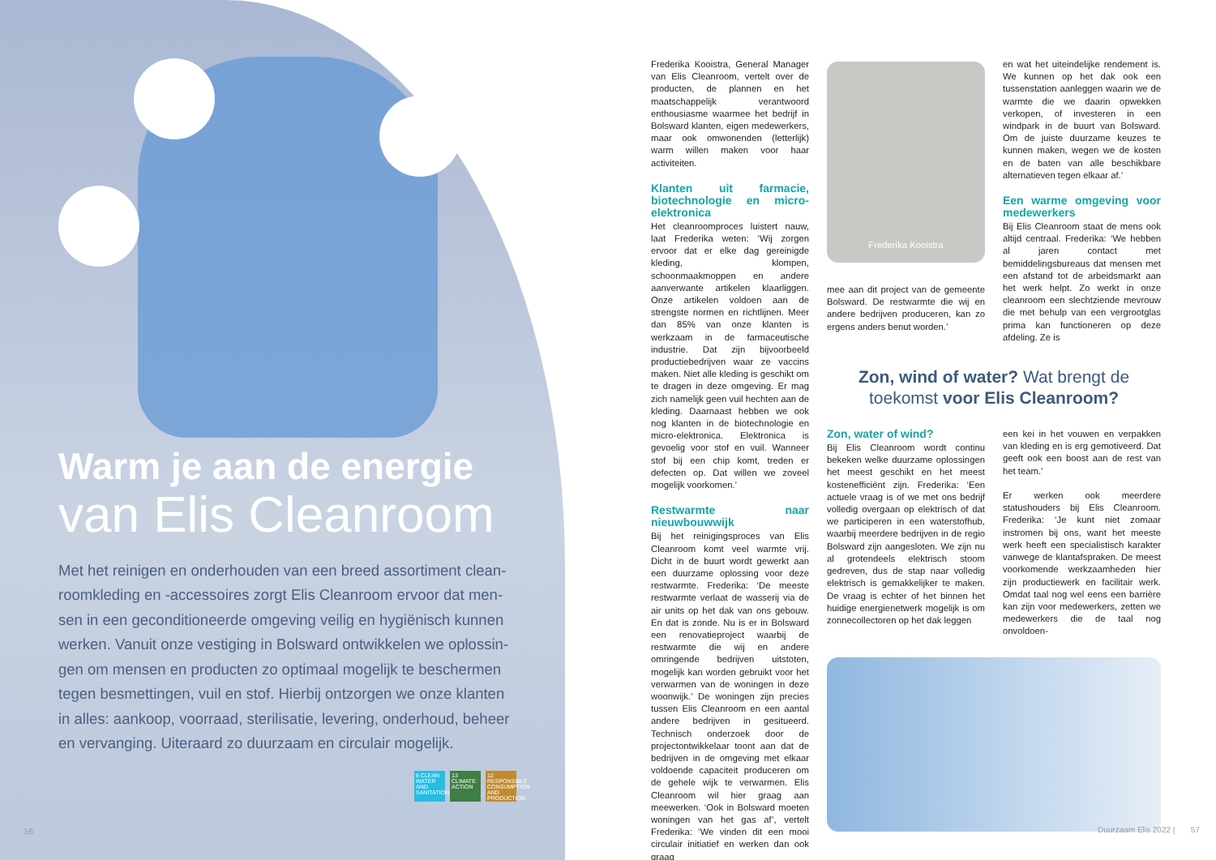Warm je aan de energie
van Elis Cleanroom
Met het reinigen en onderhouden van een breed assortiment clean­roomkleding en -accessoires zorgt Elis Cleanroom ervoor dat men­sen in een geconditioneerde omgeving veilig en hygiënisch kunnen werken. Vanuit onze vestiging in Bolsward ontwikkelen we oplossin­gen om mensen en producten zo optimaal mogelijk te beschermen tegen besmettingen, vuil en stof. Hierbij ontzorgen we onze klanten in alles: aankoop, voorraad, sterilisatie, levering, onderhoud, beheer en vervanging. Uiteraard zo duurzaam en circulair mogelijk.
6 CLEAN WATER AND SANITATION
13 CLIMATE ACTION
12 RESPONSIBLE CONSUMPTION AND PRODUCTION
56
Frederika Kooistra, General Manager van Elis Cleanroom, vertelt over de producten, de plannen en het maatschappelijk verantwoord enthousiasme waarmee het bedrijf in Bolsward klanten, eigen medewerkers, maar ook omwonenden (letterlijk) warm willen maken voor haar activiteiten.
Klanten uit farmacie, biotechnologie en micro-elektronica
Het cleanroomproces luistert nauw, laat Frederika weten: ‘Wij zorgen ervoor dat er elke dag gereinigde kleding, klompen, schoonmaakmoppen en andere aanverwante artikelen klaarliggen. Onze artikelen voldoen aan de strengste normen en richtlijnen. Meer dan 85% van onze klanten is werkzaam in de farmaceutische industrie. Dat zijn bijvoorbeeld productiebedrijven waar ze vaccins maken. Niet alle kleding is geschikt om te dragen in deze omgeving. Er mag zich namelijk geen vuil hechten aan de kleding. Daarnaast hebben we ook nog klanten in de biotechnologie en micro-elektronica. Elektronica is gevoelig voor stof en vuil. Wanneer stof bij een chip komt, treden er defecten op. Dat willen we zoveel mogelijk voorkomen.’
Restwarmte naar nieuwbouwwijk
Bij het reinigingsproces van Elis Cleanroom komt veel warmte vrij. Dicht in de buurt wordt gewerkt aan een duurzame oplossing voor deze restwarmte. Frederika: ‘De meeste restwarmte verlaat de wasserij via de air units op het dak van ons gebouw. En dat is zonde. Nu is er in Bolsward een renovatieproject waarbij de restwarmte die wij en andere omringende bedrijven uitstoten, mogelijk kan worden gebruikt voor het verwarmen van de woningen in deze woonwijk.’ De woningen zijn precies tussen Elis Cleanroom en een aantal andere bedrijven in gesitueerd. Technisch onderzoek door de projectontwikkelaar toont aan dat de bedrijven in de omgeving met elkaar voldoende capaciteit produceren om de gehele wijk te verwarmen. Elis Cleanroom wil hier graag aan meewerken. ‘Ook in Bolsward moeten woningen van het gas af’, vertelt Frederika: ‘We vinden dit een mooi circulair initiatief en werken dan ook graag
Frederika Kooistra
mee aan dit project van de gemeente Bolsward. De restwarmte die wij en andere bedrijven produceren, kan zo ergens anders benut worden.’
en wat het uiteindelijke rendement is. We kunnen op het dak ook een tussenstation aanleggen waarin we de warmte die we daarin opwekken verkopen, of investeren in een windpark in de buurt van Bolsward. Om de juiste duurzame keuzes te kunnen maken, wegen we de kosten en de baten van alle beschikbare alternatieven tegen elkaar af.’
Een warme omgeving voor medewerkers
Bij Elis Cleanroom staat de mens ook altijd centraal. Frederika: ‘We hebben al jaren contact met bemiddelingsbureaus dat mensen met een afstand tot de arbeidsmarkt aan het werk helpt. Zo werkt in onze cleanroom een slechtziende mevrouw die met behulp van een vergrootglas prima kan functioneren op deze afdeling. Ze is
Zon, wind of water? Wat brengt de toekomst voor Elis Cleanroom?
Zon, water of wind?
Bij Elis Cleanroom wordt continu bekeken welke duurzame oplossingen het meest geschikt en het meest kostenefficiënt zijn. Frederika: ‘Een actuele vraag is of we met ons bedrijf volledig overgaan op elektrisch of dat we participeren in een waterstofhub, waarbij meerdere bedrijven in de regio Bolsward zijn aangesloten. We zijn nu al grotendeels elektrisch stoom gedreven, dus de stap naar volledig elektrisch is gemakkelijker te maken. De vraag is echter of het binnen het huidige energienetwerk mogelijk is om zonnecollectoren op het dak leggen
een kei in het vouwen en verpakken van kleding en is erg gemotiveerd. Dat geeft ook een boost aan de rest van het team.’
Er werken ook meerdere statushouders bij Elis Cleanroom. Frederika: ‘Je kunt niet zomaar instromen bij ons, want het meeste werk heeft een specialistisch karakter vanwege de klantafspraken. De meest voorkomende werkzaamheden hier zijn productiewerk en facilitair werk. Omdat taal nog wel eens een barrière kan zijn voor medewerkers, zetten we medewerkers die de taal nog onvoldoen-
Duurzaam Elis 2022 | 57